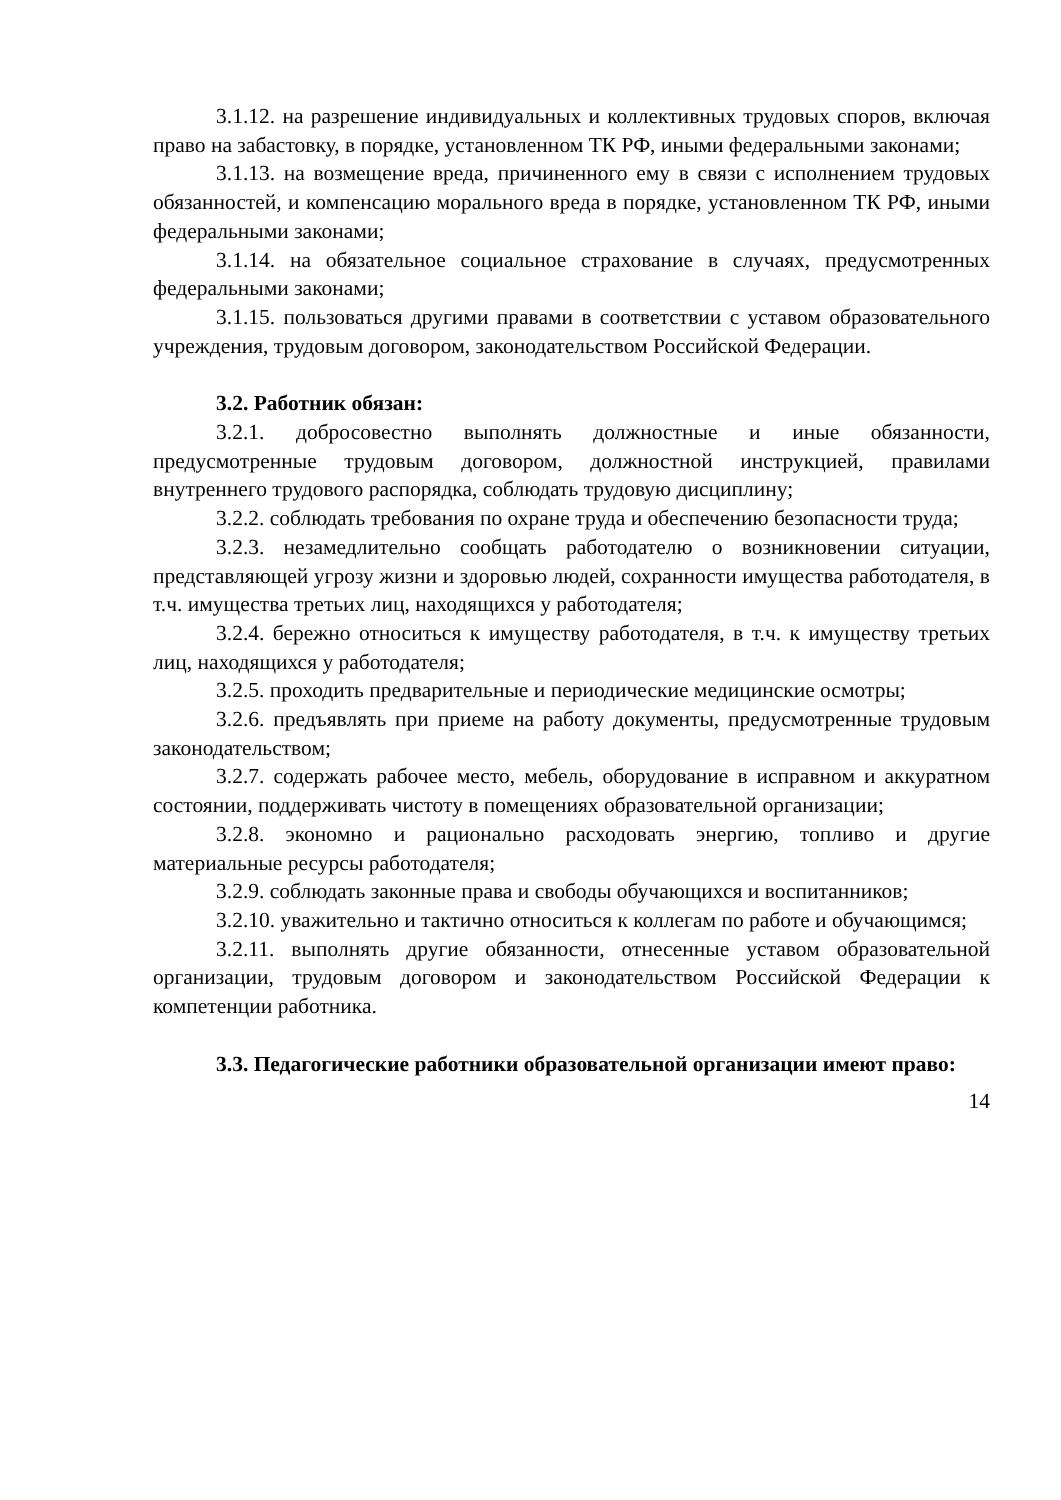3.1.12. на разрешение индивидуальных и коллективных трудовых споров, включая право на забастовку, в порядке, установленном ТК РФ, иными федеральными законами;
3.1.13. на возмещение вреда, причиненного ему в связи с исполнением трудовых обязанностей, и компенсацию морального вреда в порядке, установленном ТК РФ, иными федеральными законами;
3.1.14. на обязательное социальное страхование в случаях, предусмотренных федеральными законами;
3.1.15. пользоваться другими правами в соответствии с уставом образовательного учреждения, трудовым договором, законодательством Российской Федерации.
3.2. Работник обязан:
3.2.1. добросовестно выполнять должностные и иные обязанности, предусмотренные трудовым договором, должностной инструкцией, правилами внутреннего трудового распорядка, соблюдать трудовую дисциплину;
3.2.2. соблюдать требования по охране труда и обеспечению безопасности труда;
3.2.3. незамедлительно сообщать работодателю о возникновении ситуации, представляющей угрозу жизни и здоровью людей, сохранности имущества работодателя, в т.ч. имущества третьих лиц, находящихся у работодателя;
3.2.4. бережно относиться к имуществу работодателя, в т.ч. к имуществу третьих лиц, находящихся у работодателя;
3.2.5. проходить предварительные и периодические медицинские осмотры;
3.2.6. предъявлять при приеме на работу документы, предусмотренные трудовым законодательством;
3.2.7. содержать рабочее место, мебель, оборудование в исправном и аккуратном состоянии, поддерживать чистоту в помещениях образовательной организации;
3.2.8. экономно и рационально расходовать энергию, топливо и другие материальные ресурсы работодателя;
3.2.9. соблюдать законные права и свободы обучающихся и воспитанников;
3.2.10. уважительно и тактично относиться к коллегам по работе и обучающимся;
3.2.11. выполнять другие обязанности, отнесенные уставом образовательной организации, трудовым договором и законодательством Российской Федерации к компетенции работника.
3.3. Педагогические работники образовательной организации имеют право:
14